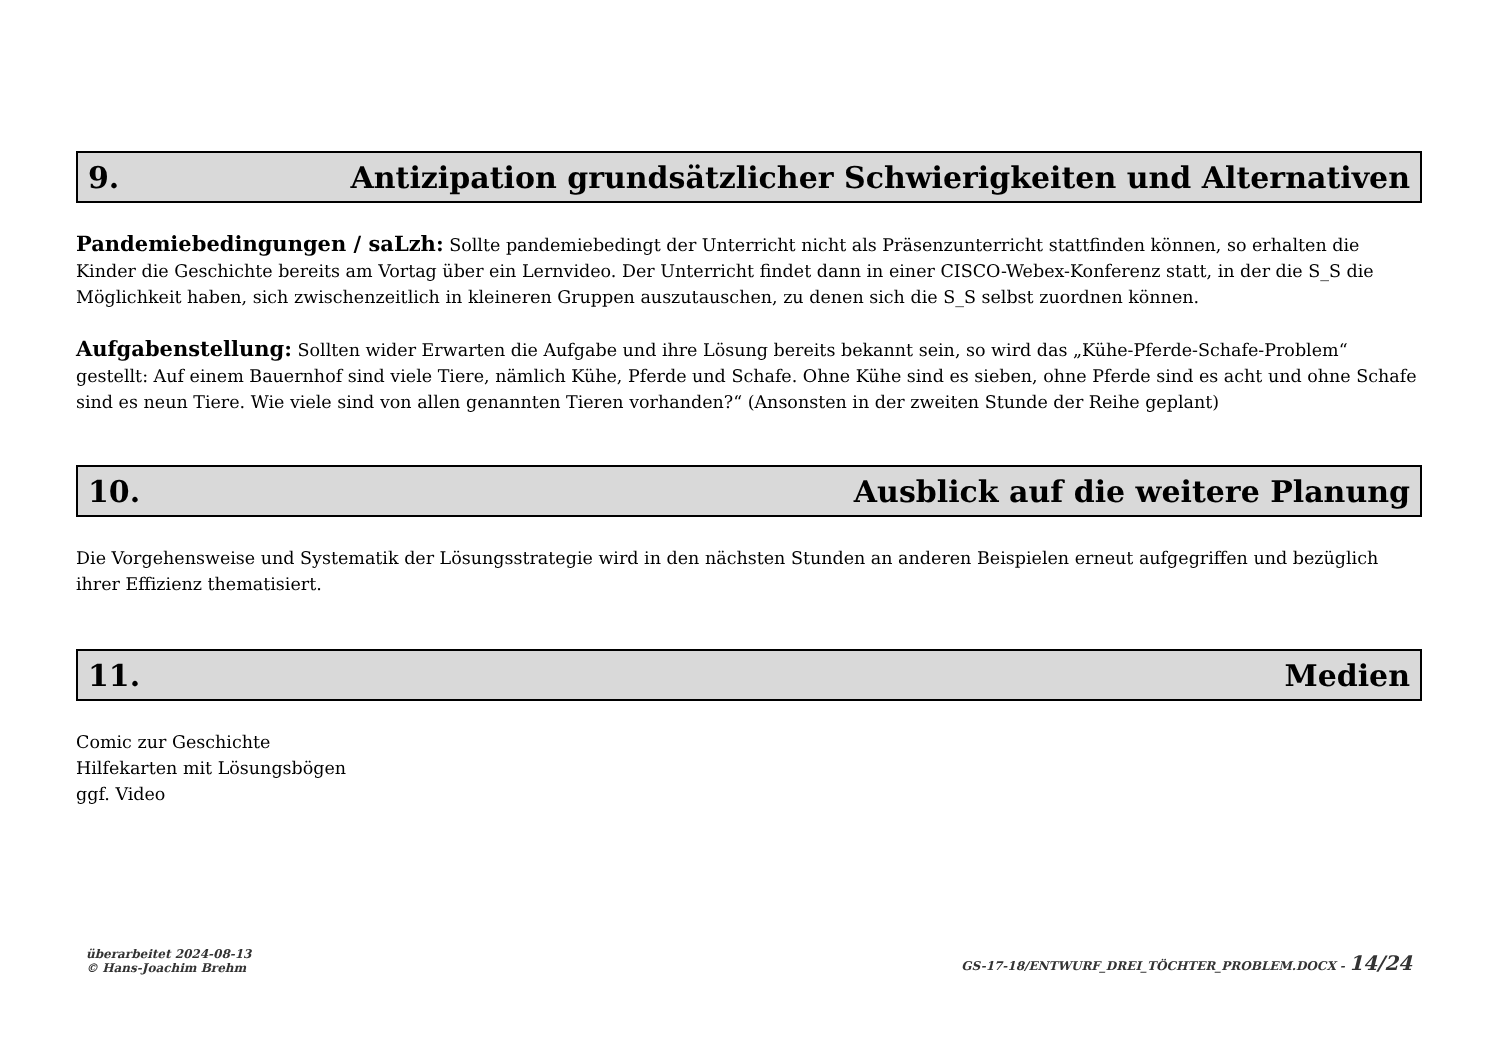9. Antizipation grundsätzlicher Schwierigkeiten und Alternativen
Pandemiebedingungen / saLzh: Sollte pandemiebedingt der Unterricht nicht als Präsenzunterricht stattfinden können, so erhalten die Kinder die Geschichte bereits am Vortag über ein Lernvideo. Der Unterricht findet dann in einer CISCO-Webex-Konferenz statt, in der die S_S die Möglichkeit haben, sich zwischenzeitlich in kleineren Gruppen auszutauschen, zu denen sich die S_S selbst zuordnen können.
Aufgabenstellung: Sollten wider Erwarten die Aufgabe und ihre Lösung bereits bekannt sein, so wird das „Kühe-Pferde-Schafe-Problem“ gestellt: Auf einem Bauernhof sind viele Tiere, nämlich Kühe, Pferde und Schafe. Ohne Kühe sind es sieben, ohne Pferde sind es acht und ohne Schafe sind es neun Tiere. Wie viele sind von allen genannten Tieren vorhanden?“ (Ansonsten in der zweiten Stunde der Reihe geplant)
10. Ausblick auf die weitere Planung
Die Vorgehensweise und Systematik der Lösungsstrategie wird in den nächsten Stunden an anderen Beispielen erneut aufgegriffen und bezüglich ihrer Effizienz thematisiert.
11. Medien
Comic zur Geschichte
Hilfekarten mit Lösungsbögen
ggf. Video
überarbeitet 2024-08-13
© Hans-Joachim Brehm
GS-17-18/ENTWURF_DREI_TÖCHTER_PROBLEM.DOCX - 14/24